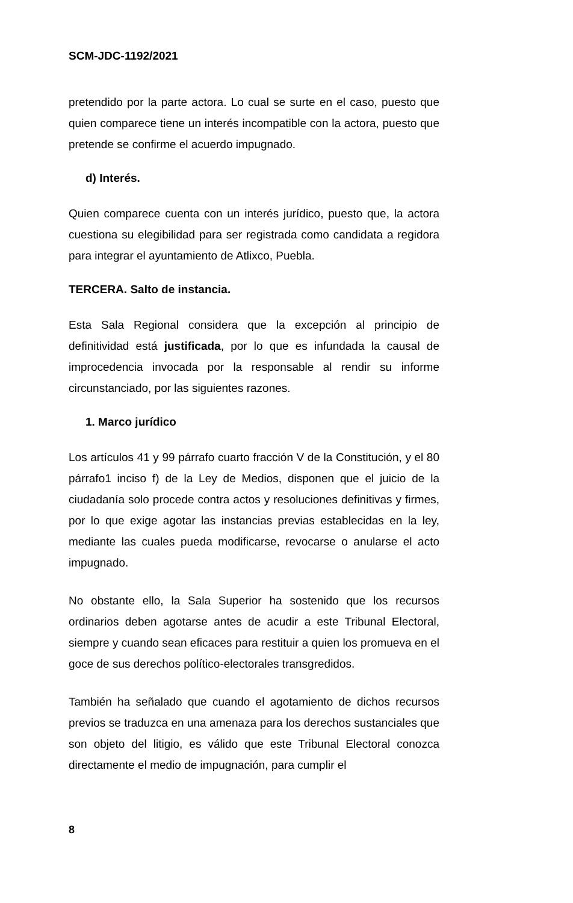SCM-JDC-1192/2021
pretendido por la parte actora. Lo cual se surte en el caso, puesto que quien comparece tiene un interés incompatible con la actora, puesto que pretende se confirme el acuerdo impugnado.
d) Interés.
Quien comparece cuenta con un interés jurídico, puesto que, la actora cuestiona su elegibilidad para ser registrada como candidata a regidora para integrar el ayuntamiento de Atlixco, Puebla.
TERCERA. Salto de instancia.
Esta Sala Regional considera que la excepción al principio de definitividad está justificada, por lo que es infundada la causal de improcedencia invocada por la responsable al rendir su informe circunstanciado, por las siguientes razones.
1. Marco jurídico
Los artículos 41 y 99 párrafo cuarto fracción V de la Constitución, y el 80 párrafo1 inciso f) de la Ley de Medios, disponen que el juicio de la ciudadanía solo procede contra actos y resoluciones definitivas y firmes, por lo que exige agotar las instancias previas establecidas en la ley, mediante las cuales pueda modificarse, revocarse o anularse el acto impugnado.
No obstante ello, la Sala Superior ha sostenido que los recursos ordinarios deben agotarse antes de acudir a este Tribunal Electoral, siempre y cuando sean eficaces para restituir a quien los promueva en el goce de sus derechos político-electorales transgredidos.
También ha señalado que cuando el agotamiento de dichos recursos previos se traduzca en una amenaza para los derechos sustanciales que son objeto del litigio, es válido que este Tribunal Electoral conozca directamente el medio de impugnación, para cumplir el
8